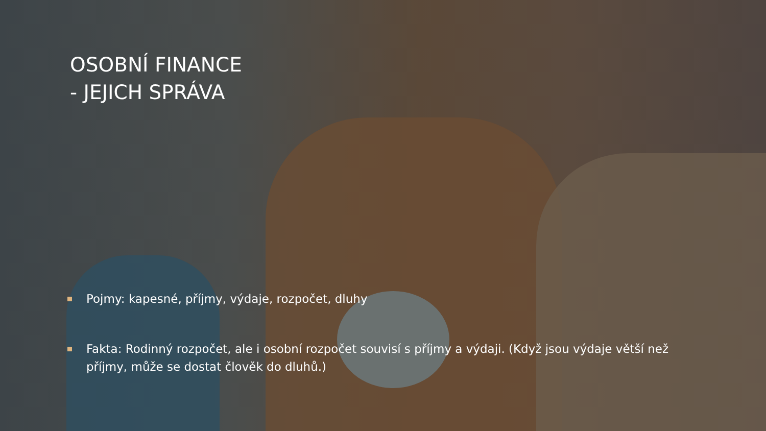OSOBNÍ FINANCE
- JEJICH SPRÁVA
Pojmy: kapesné, příjmy, výdaje, rozpočet, dluhy
Fakta: Rodinný rozpočet, ale i osobní rozpočet souvisí s příjmy a výdaji. (Když jsou výdaje větší než příjmy, může se dostat člověk do dluhů.)